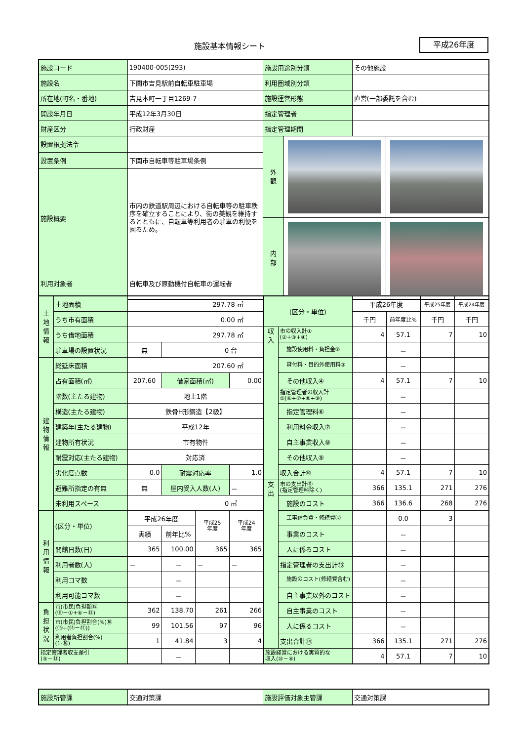施設基本情報シート 平成26年度
| 施設コード | 190400-005(293) | 施設用途別分類 | その他施設 |
| 施設名 | 下関市吉見駅前自転車駐車場 | 利用圏域別分類 | |
| 所在地(町名・番地) | 吉見本町一丁目1269-7 | 施設運営形態 | 直営(一部委託を含む) |
| 開設年月日 | 平成12年3月30日 | 指定管理者 | |
| 財産区分 | 行政財産 | 指定管理期間 | |
| 設置根拠法令 | | / 外 観 / / / / 内 部 / / / | |
| 設置条例 | 下関市自転車等駐車場条例 | | |
| 施設概要 | 市内の鉄道駅周辺における自転車等の駐車秩序を確立することにより、街の美観を維持するとともに、自転車等利用者の駐車の利便を図るため。 | | |
| 利用対象者 | 自転車及び原動機付自転車の運転者 | | |
| 土 地 情 報 | 土地面積 | 297.78 ㎡ | | | |
| | うち市有面積 | 0.00 ㎡ | | | |
| | うち借地面積 | 297.78 ㎡ | | | |
| | 駐車場の設置状況 | 無 | 0 台 | | |
| 建 物 情 報 | 総延床面積 | 207.60 ㎡ | | | |
| | 占有面積(㎡) | 207.60 | 借家面積(㎡) | | 0.00 |
| | 階数(主たる建物) | 地上1階 | | | |
| | 構造(主たる建物) | 鉄骨H形鋼造【2級】 | | | |
| | 建築年(主たる建物) | 平成12年 | | | |
| | 建物所有状況 | 市有物件 | | | |
| | 耐震対応(主たる建物) | 対応済 | | | |
| | 劣化度点数 | 0.0 | 耐震対応率 | | 1.0 |
| | 避難所指定の有無 | 無 | 屋内受入人数(人) | | － |
| | 未利用スペース | 0 ㎡ | | | |
| 利 用 情 報 | (区分・単位) | 平成26年度 | | 平成25 年度 | 平成24 年度 |
| | | 実績 | 前年比% | | |
| | 開館日数(日) | 365 | 100.00 | 365 | 365 |
| | 利用者数(人) | － | － | － | － |
| | 利用コマ数 | | － | | |
| | 利用可能コマ数 | | － | | |
| 負 担 状 況 | 市(市民)負担額⑮ (⑪－①+⑥－⑫) | 362 | 138.70 | 261 | 266 |
| | 市(市民)負担割合(%)⑯ (⑮÷(⑭－⑫)) | 99 | 101.56 | 97 | 96 |
| | 利用者負担割合(%) (1-⑯) | 1 | 41.84 | 3 | 4 |
| 指定管理者収支差引 (⑤－⑬) | | | － | | |
| (区分・単位) | | 平成26年度 | | 平成25年度 | 平成24年度 |
| | | 千円 | 前年度比% | 千円 | 千円 |
| 収 入 | 市の収入計① (②+③+④) | 4 | 57.1 | 7 | 10 |
| | 施設使用料・負担金② | | － | | |
| | 貸付料・目的外使用料③ | | － | | |
| | その他収入④ | 4 | 57.1 | 7 | 10 |
| | 指定管理者の収入計 ⑤(⑥+⑦+⑧+⑨) | | － | | |
| | 指定管理料⑥ | | － | | |
| | 利用料金収入⑦ | | － | | |
| | 自主事業収入⑧ | | － | | |
| | その他収入⑨ | | － | | |
| | 収入合計⑩ | 4 | 57.1 | 7 | 10 |
| 支 出 | 市の支出計⑪ (指定管理料除く) | 366 | 135.1 | 271 | 276 |
| | 施設のコスト | 366 | 136.6 | 268 | 276 |
| | 工事請負費・修繕費⑫ | | 0.0 | 3 | |
| | 事業のコスト | | － | | |
| | 人に係るコスト | | － | | |
| | 指定管理者の支出計⑬ | | － | | |
| | 施設のコスト(修繕費含む) | | － | | |
| | 自主事業以外のコスト | | － | | |
| | 自主事業のコスト | | － | | |
| | 人に係るコスト | | － | | |
| | 支出合計⑭ | 366 | 135.1 | 271 | 276 |
| 施設経営における実質的な 収入(⑩－⑥) | | 4 | 57.1 | 7 | 10 |
| 施設所管課 | 交通対策課 | 施設評価対象主管課 | 交通対策課 |